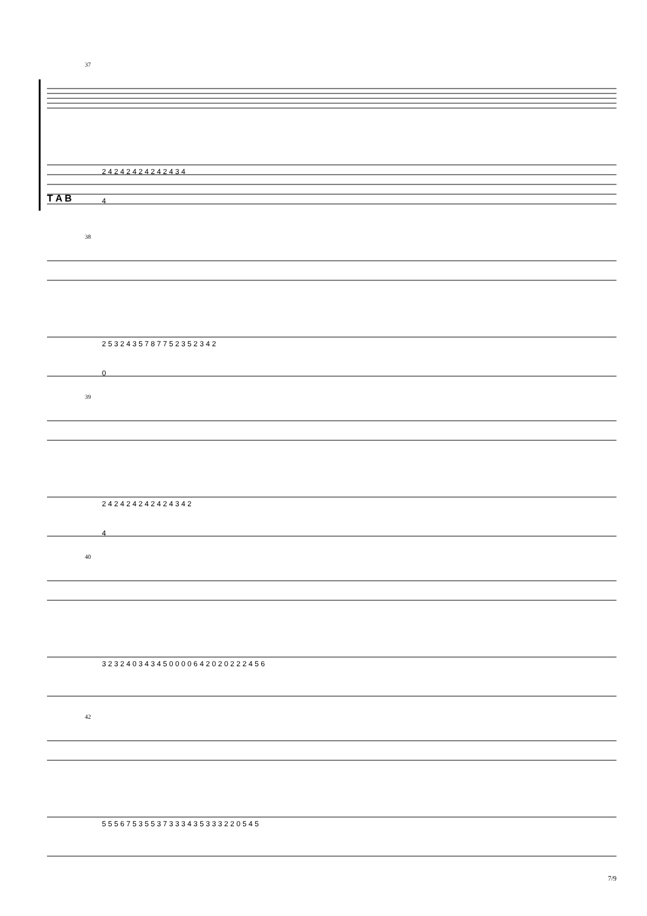37
T A B
2 4 2 4 2 4 2 4 2 4 2 4 3 4
4
38
2 5 3 2 4 3 5 7 8 7 7 5 2 3 5 2 3 4 2
0
39
2 4 2 4 2 4 2 4 2 4 2 4 3 4 2
4
40
3 2 3 2 4 0 3 4 3 4 5 0 0 0 0 6 4 2 0 2 0 2 2 2 4 5 6
42
5 5 5 6 7 5 3 5 5 3 7 3 3 3 4 3 5 3 3 3 2 2 0 5 4 5
7/9